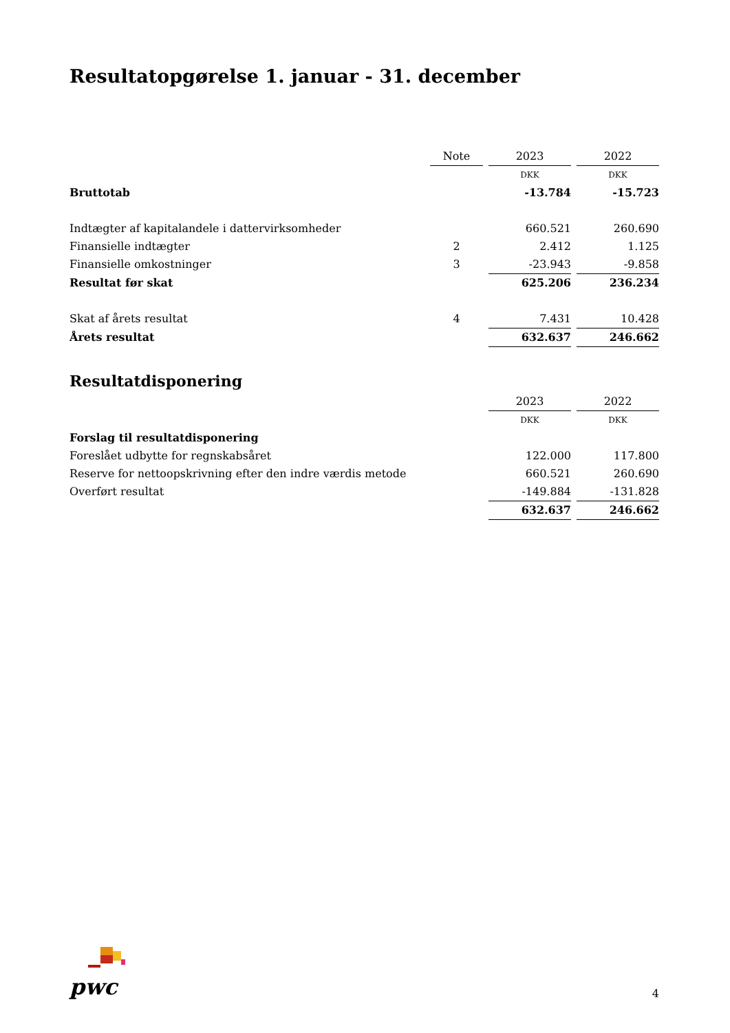Resultatopgørelse 1. januar - 31. december
| | Note | 2023 | 2022 |
| | | DKK | DKK |
| Bruttotab | | -13.784 | -15.723 |
| Indtægter af kapitalandele i dattervirksomheder | | 660.521 | 260.690 |
| Finansielle indtægter | 2 | 2.412 | 1.125 |
| Finansielle omkostninger | 3 | -23.943 | -9.858 |
| Resultat før skat | | 625.206 | 236.234 |
| Skat af årets resultat | 4 | 7.431 | 10.428 |
| Årets resultat | | 632.637 | 246.662 |
Resultatdisponering
| | | 2023 | 2022 |
| | | DKK | DKK |
| Forslag til resultatdisponering | | | |
| Foreslået udbytte for regnskabsåret | | 122.000 | 117.800 |
| Reserve for nettoopskrivning efter den indre værdis metode | | 660.521 | 260.690 |
| Overført resultat | | -149.884 | -131.828 |
| | | 632.637 | 246.662 |
pwc
4